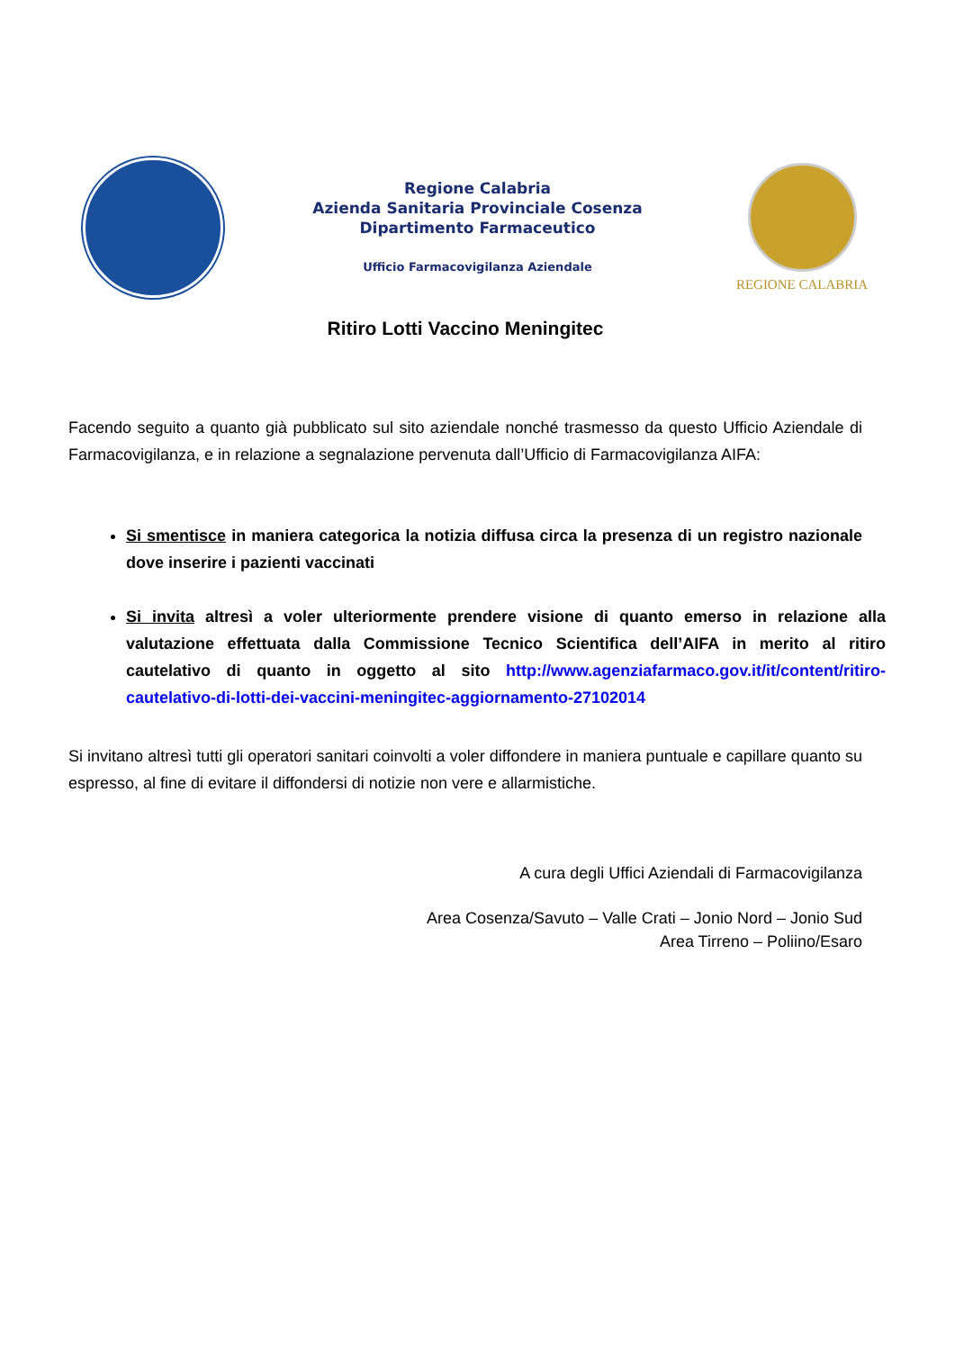Regione Calabria
Azienda Sanitaria Provinciale Cosenza
Dipartimento Farmaceutico
Ufficio Farmacovigilanza Aziendale
REGIONE CALABRIA
Ritiro Lotti Vaccino Meningitec
Facendo seguito a quanto già pubblicato sul sito aziendale nonché trasmesso da questo Ufficio Aziendale di Farmacovigilanza, e in relazione a segnalazione pervenuta dall’Ufficio di Farmacovigilanza AIFA:
Si smentisce in maniera categorica la notizia diffusa circa la presenza di un registro nazionale dove inserire i pazienti vaccinati
Si invita altresì a voler ulteriormente prendere visione di quanto emerso in relazione alla valutazione effettuata dalla Commissione Tecnico Scientifica dell’AIFA in merito al ritiro cautelativo di quanto in oggetto al sito http://www.agenziafarmaco.gov.it/it/content/ritiro-cautelativo-di-lotti-dei-vaccini-meningitec-aggiornamento-27102014
Si invitano altresì tutti gli operatori sanitari coinvolti a voler diffondere in maniera puntuale e capillare quanto su espresso, al fine di evitare il diffondersi di notizie non vere e allarmistiche.
A cura degli Uffici Aziendali di Farmacovigilanza
Area Cosenza/Savuto – Valle Crati – Jonio Nord – Jonio Sud
Area Tirreno – Poliino/Esaro